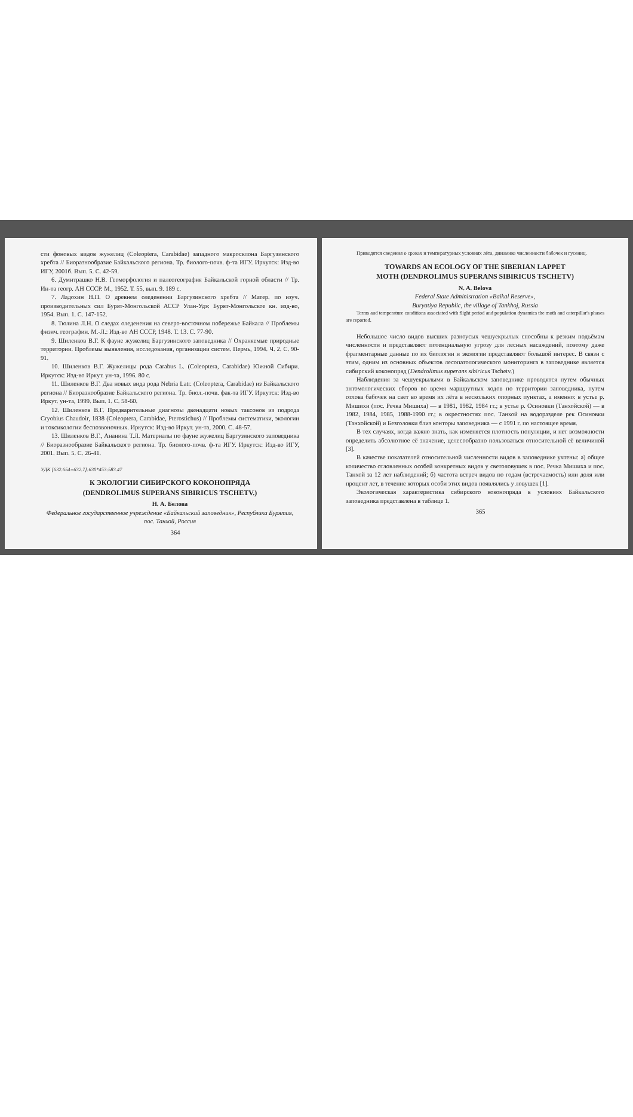сти фоновых видов жужелиц (Coleoptera, Carabidae) западного макросклона Баргузинского хребта // Биоразнообразие Байкальского региона. Тр. биолого-почв. ф-та ИГУ. Иркутск: Изд-во ИГУ, 2001б. Вып. 5. С. 42-59.
6. Думитрашко Н.В. Геоморфология и палеогеография Байкальской горной области // Тр. Ин-та геогр. АН СССР. М., 1952. Т. 55, вып. 9. 189 с.
7. Ладохин Н.П. О древнем оледенении Баргузинского хребта // Матер. по изуч. производительных сил Бурят-Монгольской АССР Улан-Удэ: Бурят-Монгольское кн. изд-во, 1954. Вып. 1. С. 147-152.
8. Тюлина Л.Н. О следах оледенения на северо-восточном побережье Байкала // Проблемы физич. географии. М.-Л.: Изд-во АН СССР, 1948. Т. 13. С. 77-90.
9. Шиленков В.Г. К фауне жужелиц Баргузинского заповедника // Охраняемые природные территории. Проблемы выявления, исследования, организации систем. Пермь, 1994. Ч. 2. С. 90-91.
10. Шиленков В.Г. Жужелицы рода Carabus L. (Coleoptera, Carabidae) Южной Сибири. Иркутск: Изд-во Иркут. ун-та, 1996. 80 с.
11. Шиленков В.Г. Два новых вида рода Nebria Latr. (Coleoptera, Carabidae) из Байкальского региона // Биоразнообразие Байкальского региона. Тр. биол.-почв. фак-та ИГУ. Иркутск: Изд-во Иркут. ун-та, 1999. Вып. 1. С. 58-60.
12. Шиленков В.Г. Предварительные диагнозы двенадцати новых таксонов из подрода Cryobius Chaudoir, 1838 (Coleoptera, Carabidae, Pterostichus) // Проблемы систематики, экологии и токсикологии беспозвоночных. Иркутск: Изд-во Иркут. ун-та, 2000. С. 48-57.
13. Шиленков В.Г., Ананина Т.Л. Материалы по фауне жужелиц Баргузинского заповедника // Биоразнообразие Байкальского региона. Тр. биолого-почв. ф-та ИГУ. Иркутск: Изд-во ИГУ, 2001. Вып. 5. С. 26-41.
УДК [632.654=632.7]:630*453:583.47
К ЭКОЛОГИИ СИБИРСКОГО КОКОНОПРЯДА
(DENDROLIMUS SUPERANS SIBIRICUS TSCHETV.)
Н. А. Белова
Федеральное государственное учреждение «Байкальский заповедник», Республика Бурятия, пос. Танхой, Россия
364
Приводятся сведения о сроках и температурных условиях лёта, динамике численности бабочек и гусениц.
TOWARDS AN ECOLOGY OF THE SIBERIAN LAPPET
MOTH (DENDROLIMUS SUPERANS SIBIRICUS TSCHETV)
N. A. Belova
Federal State Administration «Baikal Reserve»,
Buryatiya Republic, the village of Tankhoj, Russia
Terms and temperature conditions associated with flight period and population dynamics the moth and caterpillar's phases are reported.
Небольшое число видов высших разноусых чешуекрылых способны к резким подъёмам численности и представляют потенциальную угрозу для лесных насаждений, поэтому даже фрагментарные данные по их биологии и экологии представляют большой интерес. В связи с этим, одним из основных объектов лесопатологического мониторинга в заповеднике является сибирский коконопряд (Dendrolimus superans sibiricus Tschetv.)
Наблюдения за чешуекрылыми в Байкальском заповеднике проводятся путем обычных энтомологических сборов во время маршрутных ходов по территории заповедника, путем отлова бабочек на свет во время их лёта в нескольких опорных пунктах, а именно: в устье р. Мишихи (пос. Речка Мишиха) — в 1981, 1982, 1984 гг.; в устье р. Осиновки (Танхойской) — в 1982, 1984, 1985, 1988-1990 гг.; в окрестностях пос. Танхой на водоразделе рек Осиновки (Танхойской) и Безголовки близ конторы заповедника — с 1991 г. по настоящее время.
В тех случаях, когда важно знать, как изменяется плотность популяции, и нет возможности определить абсолютное её значение, целесообразно пользоваться относительной её величиной [3].
В качестве показателей относительной численности видов в заповеднике учтены: а) общее количество отловленных особей конкретных видов у светоловушек в пос. Речка Мишиха и пос. Танхой за 12 лет наблюдений; б) частота встреч видов по годам (встречаемость) или доля или процент лет, в течение которых особи этих видов появлялись у ловушек [1].
Экологическая характеристика сибирского коконопряда в условиях Байкальского заповедника представлена в таблице 1.
365